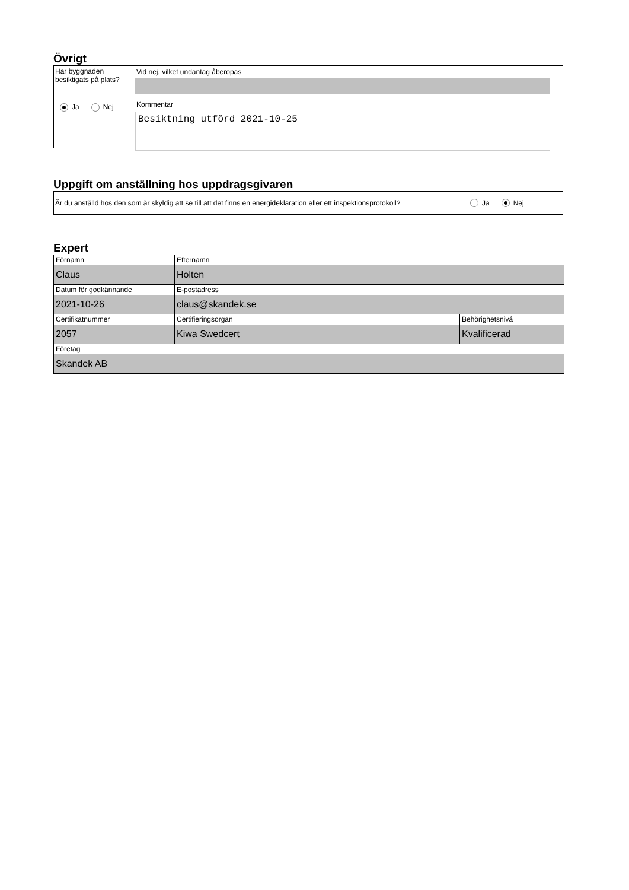Övrigt
Har byggnaden
besiktigats på plats?
Ja Nej
Vid nej, vilket undantag åberopas
Kommentar
Besiktning utförd 2021-10-25
Uppgift om anställning hos uppdragsgivaren
Är du anställd hos den som är skyldig att se till att det finns en energideklaration eller ett inspektionsprotokoll?
Ja Nej
Expert
| Förnamn Claus | Efternamn Holten | |
| Datum för godkännande 2021-10-26 | E-postadress claus@skandek.se | |
| Certifikatnummer 2057 | Certifieringsorgan Kiwa Swedcert | Behörighetsnivå Kvalificerad |
| Företag Skandek AB | | |